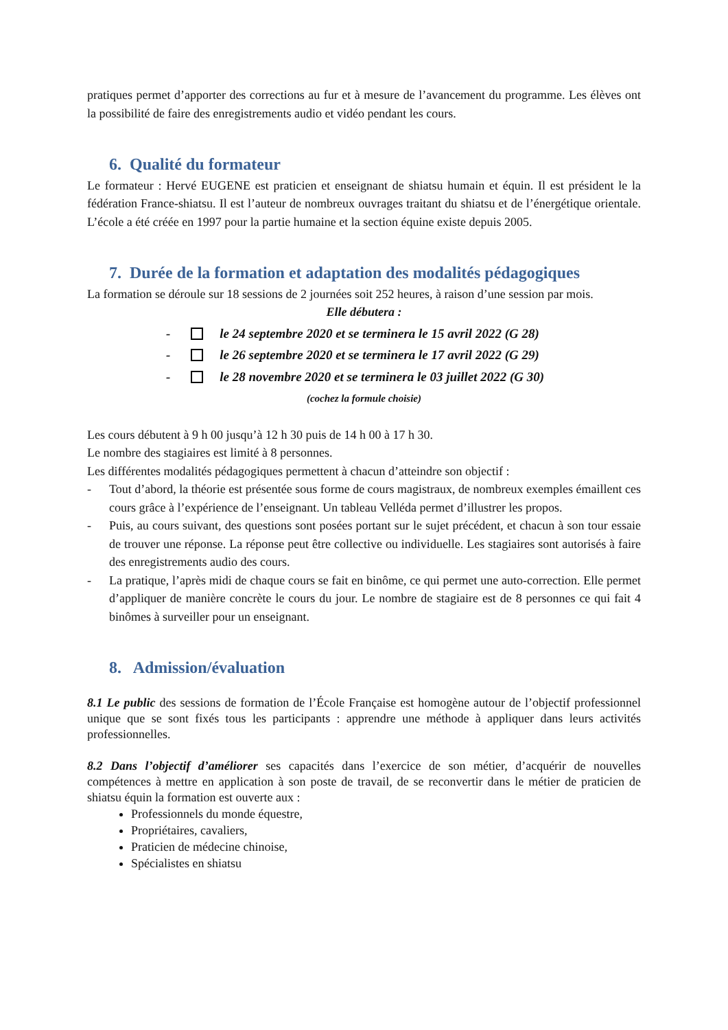pratiques permet d’apporter des corrections au fur et à mesure de l’avancement du programme. Les élèves ont la possibilité de faire des enregistrements audio et vidéo pendant les cours.
6. Qualité du formateur
Le formateur : Hervé EUGENE est praticien et enseignant de shiatsu humain et équin. Il est président le la fédération France-shiatsu. Il est l’auteur de nombreux ouvrages traitant du shiatsu et de l’énergétique orientale. L’école a été créée en 1997 pour la partie humaine et la section équine existe depuis 2005.
7. Durée de la formation et adaptation des modalités pédagogiques
La formation se déroule sur 18 sessions de 2 journées soit 252 heures, à raison d’une session par mois.
Elle débutera :
- le 24 septembre 2020 et se terminera le 15 avril 2022 (G 28)
- le 26 septembre 2020 et se terminera le 17 avril 2022 (G 29)
- le 28 novembre 2020 et se terminera le 03 juillet 2022 (G 30)
(cochez la formule choisie)
Les cours débutent à 9 h 00 jusqu’à 12 h 30 puis de 14 h 00 à 17 h 30.
Le nombre des stagiaires est limité à 8 personnes.
Les différentes modalités pédagogiques permettent à chacun d’atteindre son objectif :
- Tout d’abord, la théorie est présentée sous forme de cours magistraux, de nombreux exemples émaillent ces cours grâce à l’expérience de l’enseignant. Un tableau Velléda permet d’illustrer les propos.
- Puis, au cours suivant, des questions sont posées portant sur le sujet précédent, et chacun à son tour essaie de trouver une réponse. La réponse peut être collective ou individuelle. Les stagiaires sont autorisés à faire des enregistrements audio des cours.
- La pratique, l’après midi de chaque cours se fait en binôme, ce qui permet une auto-correction. Elle permet d’appliquer de manière concrète le cours du jour. Le nombre de stagiaire est de 8 personnes ce qui fait 4 binômes à surveiller pour un enseignant.
8. Admission/évaluation
8.1 Le public des sessions de formation de l’École Française est homogène autour de l’objectif professionnel unique que se sont fixés tous les participants : apprendre une méthode à appliquer dans leurs activités professionnelles.
8.2 Dans l’objectif d’améliorer ses capacités dans l’exercice de son métier, d’acquérir de nouvelles compétences à mettre en application à son poste de travail, de se reconvertir dans le métier de praticien de shiatsu équin la formation est ouverte aux :
Professionnels du monde équestre,
Propriétaires, cavaliers,
Praticien de médecine chinoise,
Spécialistes en shiatsu